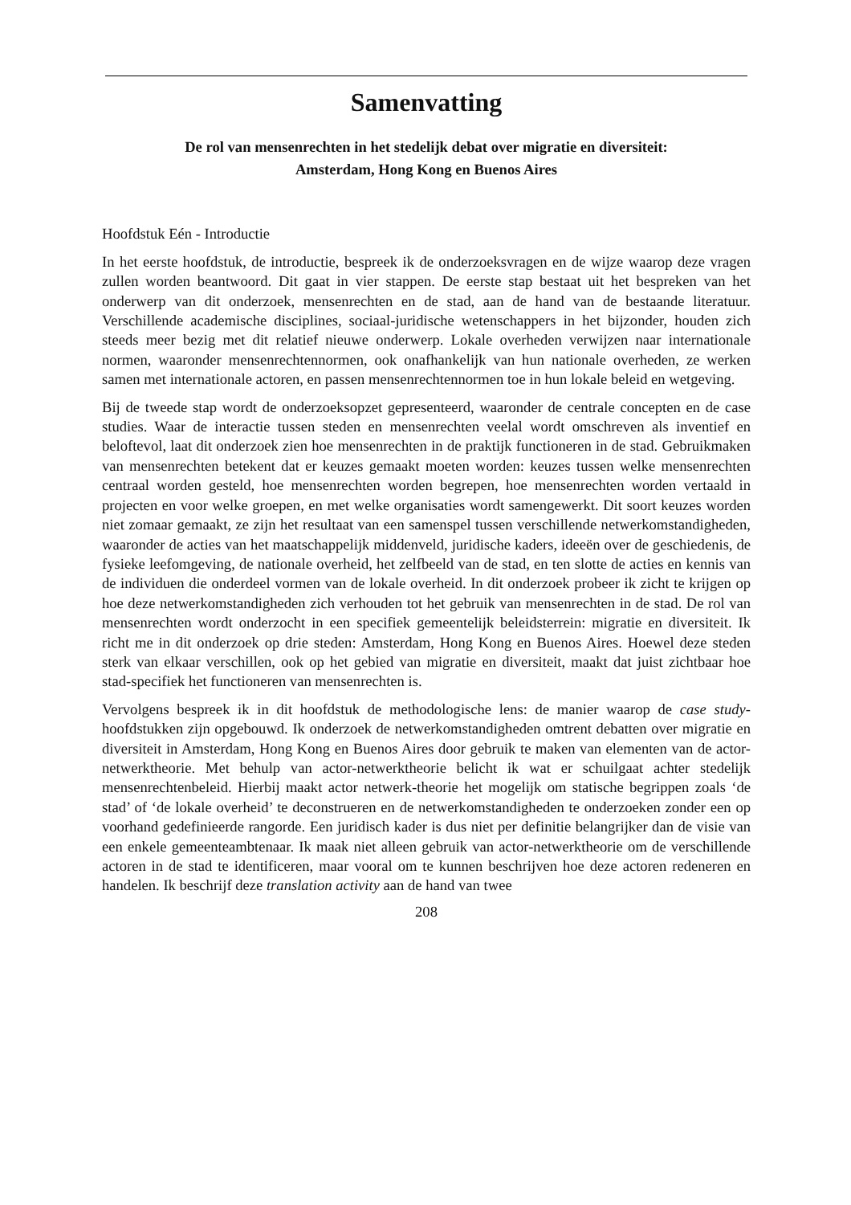Samenvatting
De rol van mensenrechten in het stedelijk debat over migratie en diversiteit:
Amsterdam, Hong Kong en Buenos Aires
Hoofdstuk Eén - Introductie
In het eerste hoofdstuk, de introductie, bespreek ik de onderzoeksvragen en de wijze waarop deze vragen zullen worden beantwoord. Dit gaat in vier stappen. De eerste stap bestaat uit het bespreken van het onderwerp van dit onderzoek, mensenrechten en de stad, aan de hand van de bestaande literatuur. Verschillende academische disciplines, sociaal-juridische wetenschappers in het bijzonder, houden zich steeds meer bezig met dit relatief nieuwe onderwerp. Lokale overheden verwijzen naar internationale normen, waaronder mensenrechtennormen, ook onafhankelijk van hun nationale overheden, ze werken samen met internationale actoren, en passen mensenrechtennormen toe in hun lokale beleid en wetgeving.
Bij de tweede stap wordt de onderzoeksopzet gepresenteerd, waaronder de centrale concepten en de case studies. Waar de interactie tussen steden en mensenrechten veelal wordt omschreven als inventief en beloftevol, laat dit onderzoek zien hoe mensenrechten in de praktijk functioneren in de stad. Gebruikmaken van mensenrechten betekent dat er keuzes gemaakt moeten worden: keuzes tussen welke mensenrechten centraal worden gesteld, hoe mensenrechten worden begrepen, hoe mensenrechten worden vertaald in projecten en voor welke groepen, en met welke organisaties wordt samengewerkt. Dit soort keuzes worden niet zomaar gemaakt, ze zijn het resultaat van een samenspel tussen verschillende netwerkomstandigheden, waaronder de acties van het maatschappelijk middenveld, juridische kaders, ideeën over de geschiedenis, de fysieke leefomgeving, de nationale overheid, het zelfbeeld van de stad, en ten slotte de acties en kennis van de individuen die onderdeel vormen van de lokale overheid. In dit onderzoek probeer ik zicht te krijgen op hoe deze netwerkomstandigheden zich verhouden tot het gebruik van mensenrechten in de stad. De rol van mensenrechten wordt onderzocht in een specifiek gemeentelijk beleidsterrein: migratie en diversiteit. Ik richt me in dit onderzoek op drie steden: Amsterdam, Hong Kong en Buenos Aires. Hoewel deze steden sterk van elkaar verschillen, ook op het gebied van migratie en diversiteit, maakt dat juist zichtbaar hoe stad-specifiek het functioneren van mensenrechten is.
Vervolgens bespreek ik in dit hoofdstuk de methodologische lens: de manier waarop de case study-hoofdstukken zijn opgebouwd. Ik onderzoek de netwerkomstandigheden omtrent debatten over migratie en diversiteit in Amsterdam, Hong Kong en Buenos Aires door gebruik te maken van elementen van de actor-netwerktheorie. Met behulp van actor-netwerktheorie belicht ik wat er schuilgaat achter stedelijk mensenrechtenbeleid. Hierbij maakt actor netwerk-theorie het mogelijk om statische begrippen zoals ‘de stad’ of ‘de lokale overheid’ te deconstrueren en de netwerkomstandigheden te onderzoeken zonder een op voorhand gedefinieerde rangorde. Een juridisch kader is dus niet per definitie belangrijker dan de visie van een enkele gemeenteambtenaar. Ik maak niet alleen gebruik van actor-netwerktheorie om de verschillende actoren in de stad te identificeren, maar vooral om te kunnen beschrijven hoe deze actoren redeneren en handelen. Ik beschrijf deze translation activity aan de hand van twee
208